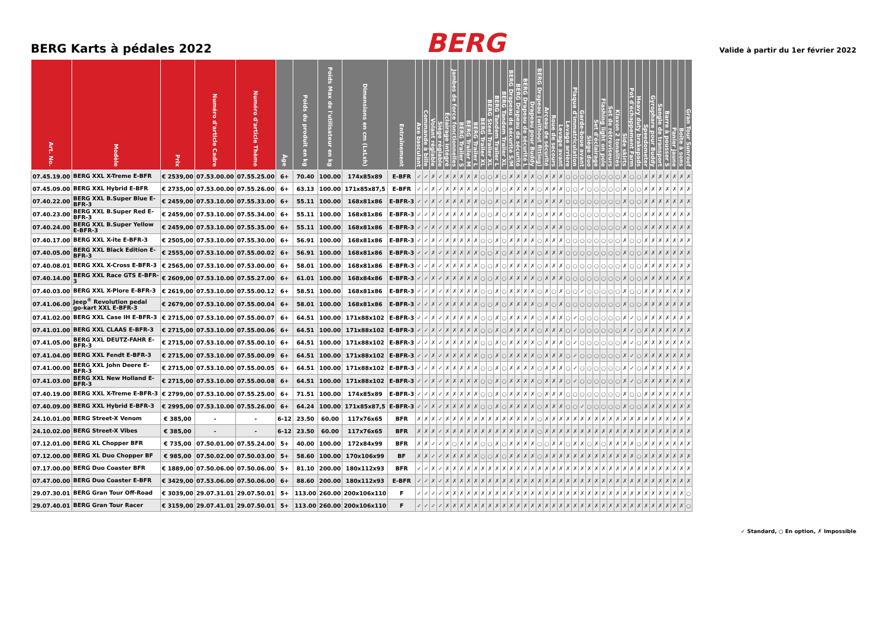BERG Karts à pédales 2022
BERG
Valide à partir du 1er février 2022
| Art. No. | Modèle | Prix | Numéro d'article Cadre | Numéro d'article Thème | Âge | Poids du produit en kg | Poids Max de l'utilisateur en kg | Dimensions en cm (LxLxh) | Entraînement | Axe basculant | Commande à bille | Volant réglable | Siège réglable | Éclairage intégré | Jambes de force fonctionnelles | BERG Trailer S | BERG Trailer M | BERG Trailer L | BERG Trailer XL | BERG Steel Trailer XL | BERG Tandem Trailer L | BERG Tandem Trailer XL | BERG Drapeau de sécurité S/M | BERG Drapeau de sécurité | BERG Drapeau de sécurité L | Drapeau pour Buddy | BERG Drapeau (without fitting) | Arceau de sécurité | Roue de secours | Levage avant | Levage arrière | Plaque d'immatriculation | Garde-boue avant | Siège duo | Set d'éclairage | Flashing light on pole | Set de rétroviseurs | Klaxon 2 tonalités | Side skirts | Pot d'échappement Farm | Heavy duty brakepads | Speedometer | Gyrophare pour Buddy | Sangle de transport | Barre à pousser S | Panier jaune | Boîte à sons | Gran Tour Sunroof |
| --- | --- | --- | --- | --- | --- | --- | --- | --- | --- | --- | --- | --- | --- | --- | --- | --- | --- | --- | --- | --- | --- | --- | --- | --- | --- | --- | --- | --- | --- | --- | --- | --- | --- | --- | --- | --- | --- | --- | --- | --- | --- | --- | --- | --- | --- | --- | --- | --- |
| 07.45.19.00 | BERG XXL X-Treme E-BFR | € 2539,00 | 07.53.00.00 | 07.55.25.00 | 6+ | 70.40 | 100.00 | 174x85x89 | E-BFR | ✓ | ✓ | ✗ | ✓ | ✗ | ✗ | ✗ | ✗ | ✗ | ○ | ○ | ✗ | ○ | ✗ | ✗ | ✗ | ✗ | ○ | ✗ | ✗ | ✗ | ○ | ○ | ○ | ○ | ○ | ○ | ○ | ○ | ✗ | ○ | ○ | ✗ | ✗ | ✗ | ✗ | ✗ | ✗ | ✗ |
| 07.45.09.00 | BERG XXL Hybrid E-BFR | € 2735,00 | 07.53.00.00 | 07.55.26.00 | 6+ | 63.13 | 100.00 | 171x85x87,5 | E-BFR | ✓ | ✓ | ✗ | ✓ | ✗ | ✗ | ✗ | ✗ | ✗ | ○ | ○ | ✗ | ○ | ✗ | ✗ | ✗ | ✗ | ○ | ✗ | ✗ | ✗ | ○ | ○ | ✓ | ○ | ○ | ○ | ○ | ○ | ✗ | ○ | ○ | ✗ | ✗ | ✗ | ✗ | ✗ | ✗ | ✗ |
| 07.40.22.00 | BERG XXL B.Super Blue E-BFR-3 | € 2459,00 | 07.53.10.00 | 07.55.33.00 | 6+ | 55.11 | 100.00 | 168x81x86 | E-BFR-3 | ✓ | ✓ | ✗ | ✓ | ✗ | ✗ | ✗ | ✗ | ✗ | ○ | ○ | ✗ | ○ | ✗ | ✗ | ✗ | ✗ | ○ | ✗ | ✗ | ✗ | ○ | ○ | ○ | ○ | ○ | ○ | ○ | ○ | ✗ | ○ | ○ | ✗ | ✗ | ✗ | ✗ | ✗ | ✗ | ✗ |
| 07.40.23.00 | BERG XXL B.Super Red E-BFR-3 | € 2459,00 | 07.53.10.00 | 07.55.34.00 | 6+ | 55.11 | 100.00 | 168x81x86 | E-BFR-3 | ✓ | ✓ | ✗ | ✓ | ✗ | ✗ | ✗ | ✗ | ✗ | ○ | ○ | ✗ | ○ | ✗ | ✗ | ✗ | ✗ | ○ | ✗ | ✗ | ✗ | ○ | ○ | ○ | ○ | ○ | ○ | ○ | ○ | ✗ | ○ | ○ | ✗ | ✗ | ✗ | ✗ | ✗ | ✗ | ✗ |
| 07.40.24.00 | BERG XXL B.Super Yellow E-BFR-3 | € 2459,00 | 07.53.10.00 | 07.55.35.00 | 6+ | 55.11 | 100.00 | 168x81x86 | E-BFR-3 | ✓ | ✓ | ✗ | ✓ | ✗ | ✗ | ✗ | ✗ | ✗ | ○ | ○ | ✗ | ○ | ✗ | ✗ | ✗ | ✗ | ○ | ✗ | ✗ | ✗ | ○ | ○ | ○ | ○ | ○ | ○ | ○ | ○ | ✗ | ○ | ○ | ✗ | ✗ | ✗ | ✗ | ✗ | ✗ | ✗ |
| 07.40.17.00 | BERG XXL X-ite E-BFR-3 | € 2505,00 | 07.53.10.00 | 07.55.30.00 | 6+ | 56.91 | 100.00 | 168x81x86 | E-BFR-3 | ✓ | ✓ | ✗ | ✓ | ✗ | ✗ | ✗ | ✗ | ✗ | ○ | ○ | ✗ | ○ | ✗ | ✗ | ✗ | ✗ | ○ | ✗ | ✗ | ✗ | ○ | ○ | ○ | ○ | ○ | ○ | ○ | ○ | ✗ | ○ | ○ | ✗ | ✗ | ✗ | ✗ | ✗ | ✗ | ✗ |
| 07.40.05.00 | BERG XXL Black Edition E-BFR-3 | € 2555,00 | 07.53.10.00 | 07.55.00.02 | 6+ | 56.91 | 100.00 | 168x81x86 | E-BFR-3 | ✓ | ✓ | ✗ | ✓ | ✗ | ✗ | ✗ | ✗ | ✗ | ○ | ○ | ✗ | ○ | ✗ | ✗ | ✗ | ✗ | ○ | ✗ | ✗ | ✗ | ○ | ○ | ○ | ○ | ○ | ○ | ○ | ○ | ✗ | ○ | ○ | ✗ | ✗ | ✗ | ✗ | ✗ | ✗ | ✗ |
| 07.40.08.01 | BERG XXL X-Cross E-BFR-3 | € 2565,00 | 07.53.10.00 | 07.53.00.00 | 6+ | 58.01 | 100.00 | 168x81x86 | E-BFR-3 | ✓ | ✓ | ✗ | ✓ | ✗ | ✗ | ✗ | ✗ | ✗ | ○ | ○ | ✗ | ○ | ✗ | ✗ | ✗ | ✗ | ○ | ✗ | ✗ | ✗ | ○ | ○ | ○ | ○ | ○ | ○ | ○ | ○ | ✗ | ○ | ○ | ✗ | ✗ | ✗ | ✗ | ✗ | ✗ | ✗ |
| 07.40.14.00 | BERG XXL Race GTS E-BFR-3 | € 2609,00 | 07.53.10.00 | 07.55.27.00 | 6+ | 61.01 | 100.00 | 168x84x86 | E-BFR-3 | ✓ | ✓ | ✗ | ✓ | ✗ | ✗ | ✗ | ✗ | ✗ | ○ | ○ | ✗ | ○ | ✗ | ✗ | ✗ | ✗ | ○ | ✗ | ✗ | ✗ | ○ | ○ | ○ | ○ | ○ | ○ | ○ | ○ | ✗ | ○ | ○ | ✗ | ✗ | ✗ | ✗ | ✗ | ✗ | ✗ |
| 07.40.03.00 | BERG XXL X-Plore E-BFR-3 | € 2619,00 | 07.53.10.00 | 07.55.00.12 | 6+ | 58.51 | 100.00 | 168x81x86 | E-BFR-3 | ✓ | ✓ | ✗ | ✓ | ✗ | ✗ | ✗ | ✗ | ✗ | ○ | ○ | ✗ | ○ | ✗ | ✗ | ✗ | ✗ | ○ | ✗ | ○ | ✗ | ○ | ○ | ✓ | ○ | ○ | ○ | ○ | ○ | ✗ | ○ | ○ | ✗ | ✗ | ✗ | ✗ | ✗ | ✗ | ✗ |
| 07.41.06.00 | Jeep<sup>®</sup> Revolution pedal go-kart XXL E-BFR-3 | € 2679,00 | 07.53.10.00 | 07.55.00.04 | 6+ | 58.01 | 100.00 | 168x81x86 | E-BFR-3 | ✓ | ✓ | ✗ | ✓ | ✗ | ✗ | ✗ | ✗ | ✗ | ○ | ○ | ✗ | ○ | ✗ | ✗ | ✗ | ✗ | ○ | ✗ | ○ | ✗ | ○ | ○ | ○ | ○ | ○ | ○ | ○ | ○ | ✗ | ○ | ○ | ✗ | ✗ | ✗ | ✗ | ✗ | ✗ | ✗ |
| 07.41.02.00 | BERG XXL Case IH E-BFR-3 | € 2715,00 | 07.53.10.00 | 07.55.00.07 | 6+ | 64.51 | 100.00 | 171x88x102 | E-BFR-3 | ✓ | ✓ | ✗ | ✓ | ✗ | ✗ | ✗ | ✗ | ✗ | ○ | ○ | ✗ | ○ | ✗ | ✗ | ✗ | ✗ | ○ | ✗ | ✗ | ✗ | ○ | ✓ | ○ | ○ | ○ | ○ | ○ | ○ | ✗ | ✓ | ○ | ✗ | ✗ | ✗ | ✗ | ✗ | ✗ | ✗ |
| 07.41.01.00 | BERG XXL CLAAS E-BFR-3 | € 2715,00 | 07.53.10.00 | 07.55.00.06 | 6+ | 64.51 | 100.00 | 171x88x102 | E-BFR-3 | ✓ | ✓ | ✗ | ✓ | ✗ | ✗ | ✗ | ✗ | ✗ | ○ | ○ | ✗ | ○ | ✗ | ✗ | ✗ | ✗ | ○ | ✗ | ✗ | ✗ | ○ | ✓ | ○ | ○ | ○ | ○ | ○ | ○ | ✗ | ✓ | ○ | ✗ | ✗ | ✗ | ✗ | ✗ | ✗ | ✗ |
| 07.41.05.00 | BERG XXL DEUTZ-FAHR E-BFR-3 | € 2715,00 | 07.53.10.00 | 07.55.00.10 | 6+ | 64.51 | 100.00 | 171x88x102 | E-BFR-3 | ✓ | ✓ | ✗ | ✓ | ✗ | ✗ | ✗ | ✗ | ✗ | ○ | ○ | ✗ | ○ | ✗ | ✗ | ✗ | ✗ | ○ | ✗ | ✗ | ✗ | ○ | ✓ | ○ | ○ | ○ | ○ | ○ | ○ | ✗ | ✓ | ○ | ✗ | ✗ | ✗ | ✗ | ✗ | ✗ | ✗ |
| 07.41.04.00 | BERG XXL Fendt E-BFR-3 | € 2715,00 | 07.53.10.00 | 07.55.00.09 | 6+ | 64.51 | 100.00 | 171x88x102 | E-BFR-3 | ✓ | ✓ | ✗ | ✓ | ✗ | ✗ | ✗ | ✗ | ✗ | ○ | ○ | ✗ | ○ | ✗ | ✗ | ✗ | ✗ | ○ | ✗ | ✗ | ✗ | ○ | ✓ | ○ | ○ | ○ | ○ | ○ | ○ | ✗ | ✓ | ○ | ✗ | ✗ | ✗ | ✗ | ✗ | ✗ | ✗ |
| 07.41.00.00 | BERG XXL John Deere E-BFR-3 | € 2715,00 | 07.53.10.00 | 07.55.00.05 | 6+ | 64.51 | 100.00 | 171x88x102 | E-BFR-3 | ✓ | ✓ | ✗ | ✓ | ✗ | ✗ | ✗ | ✗ | ✗ | ○ | ○ | ✗ | ○ | ✗ | ✗ | ✗ | ✗ | ○ | ✗ | ✗ | ✗ | ○ | ✓ | ○ | ○ | ○ | ○ | ○ | ○ | ✗ | ✓ | ○ | ✗ | ✗ | ✗ | ✗ | ✗ | ✗ | ✗ |
| 07.41.03.00 | BERG XXL New Holland E-BFR-3 | € 2715,00 | 07.53.10.00 | 07.55.00.08 | 6+ | 64.51 | 100.00 | 171x88x102 | E-BFR-3 | ✓ | ✓ | ✗ | ✓ | ✗ | ✗ | ✗ | ✗ | ✗ | ○ | ○ | ✗ | ○ | ✗ | ✗ | ✗ | ✗ | ○ | ✗ | ✗ | ✗ | ○ | ✓ | ○ | ○ | ○ | ○ | ○ | ○ | ✗ | ✓ | ○ | ✗ | ✗ | ✗ | ✗ | ✗ | ✗ | ✗ |
| 07.40.19.00 | BERG XXL X-Treme E-BFR-3 | € 2799,00 | 07.53.10.00 | 07.55.25.00 | 6+ | 71.51 | 100.00 | 174x85x89 | E-BFR-3 | ✓ | ✓ | ✗ | ✓ | ✗ | ✗ | ✗ | ✗ | ✗ | ○ | ○ | ✗ | ○ | ✗ | ✗ | ✗ | ✗ | ○ | ✗ | ✗ | ✗ | ○ | ○ | ○ | ○ | ○ | ○ | ○ | ○ | ✗ | ○ | ○ | ✗ | ✗ | ✗ | ✗ | ✗ | ✗ | ✗ |
| 07.40.09.00 | BERG XXL Hybrid E-BFR-3 | € 2995,00 | 07.53.10.00 | 07.55.26.00 | 6+ | 64.24 | 100.00 | 171x85x87,5 | E-BFR-3 | ✓ | ✓ | ✗ | ✓ | ✗ | ✗ | ✗ | ✗ | ✗ | ○ | ○ | ✗ | ○ | ✗ | ✗ | ✗ | ✗ | ○ | ✗ | ✗ | ✗ | ○ | ○ | ✓ | ○ | ○ | ○ | ○ | ○ | ✗ | ○ | ○ | ✗ | ✗ | ✗ | ✗ | ✗ | ✗ | ✗ |
| 24.10.01.00 | BERG Street-X Venom | € 385,00 | - | - | 6-12 | 23.50 | 60.00 | 117x76x65 | BFR | ✗ | ✗ | ✗ | ✓ | ✗ | ✗ | ✗ | ✗ | ✗ | ✗ | ✗ | ✗ | ✗ | ✗ | ✗ | ✗ | ✗ | ○ | ✗ | ✗ | ✗ | ✗ | ✗ | ✗ | ✗ | ✗ | ✗ | ✗ | ✗ | ✗ | ✗ | ✗ | ✗ | ✗ | ✗ | ✗ | ✗ | ✗ | ✗ |
| 24.10.02.00 | BERG Street-X Vibes | € 385,00 | - | - | 6-12 | 23.50 | 60.00 | 117x76x65 | BFR | ✗ | ✗ | ✗ | ✓ | ✗ | ✗ | ✗ | ✗ | ✗ | ✗ | ✗ | ✗ | ✗ | ✗ | ✗ | ✗ | ✗ | ○ | ✗ | ✗ | ✗ | ✗ | ✗ | ✗ | ✗ | ✗ | ✗ | ✗ | ✗ | ✗ | ✗ | ✗ | ✗ | ✗ | ✗ | ✗ | ✗ | ✗ | ✗ |
| 07.12.01.00 | BERG XL Chopper BFR | € 735,00 | 07.50.01.00 | 07.55.24.00 | 5+ | 40.00 | 100.00 | 172x84x99 | BFR | ✗ | ✗ | ✓ | ✓ | ✗ | ○ | ✗ | ✗ | ✗ | ○ | ○ | ✗ | ○ | ✗ | ✗ | ✗ | ✗ | ○ | ○ | ✗ | ✗ | ○ | ✗ | ✗ | ○ | ✗ | ○ | ✗ | ✗ | ✗ | ✗ | ○ | ✗ | ✗ | ✗ | ✗ | ✗ | ✗ | ✗ |
| 07.12.00.00 | BERG XL Duo Chopper BF | € 985,00 | 07.50.02.00 | 07.50.03.00 | 5+ | 58.60 | 100.00 | 170x106x99 | BF | ✗ | ✗ | ✓ | ✓ | ✗ | ✗ | ✗ | ✗ | ✗ | ○ | ○ | ✗ | ○ | ✗ | ✗ | ✗ | ✗ | ○ | ✗ | ✗ | ✗ | ✗ | ✗ | ✗ | ✗ | ✗ | ✗ | ✗ | ✗ | ✗ | ✗ | ○ | ✗ | ✗ | ✗ | ✗ | ✗ | ✗ | ✗ |
| 07.17.00.00 | BERG Duo Coaster BFR | € 1889,00 | 07.50.06.00 | 07.50.06.00 | 5+ | 81.10 | 200.00 | 180x112x93 | BFR | ✓ | ✓ | ✗ | ✓ | ✗ | ✗ | ✗ | ✗ | ✗ | ✗ | ✗ | ✗ | ✗ | ✗ | ✗ | ✗ | ✗ | ✗ | ✗ | ✗ | ✗ | ✗ | ✗ | ✗ | ✗ | ✗ | ✗ | ✗ | ✗ | ✗ | ✗ | ✗ | ✗ | ✗ | ✗ | ✗ | ✗ | ✗ | ✗ |
| 07.47.00.00 | BERG Duo Coaster E-BFR | € 3429,00 | 07.53.06.00 | 07.50.06.00 | 6+ | 88.60 | 200.00 | 180x112x93 | E-BFR | ✓ | ✓ | ✗ | ✓ | ✗ | ✗ | ✗ | ✗ | ✗ | ✗ | ✗ | ✗ | ✗ | ✗ | ✗ | ✗ | ✗ | ✗ | ✗ | ✗ | ✗ | ✗ | ✗ | ✗ | ✗ | ✗ | ✗ | ✗ | ✗ | ✗ | ✗ | ✗ | ✗ | ✗ | ✗ | ✗ | ✗ | ✗ | ✗ |
| 29.07.30.01 | BERG Gran Tour Off-Road | € 3039,00 | 29.07.31.01 | 29.07.50.01 | 5+ | 113.00 | 260.00 | 200x106x110 | F | ✓ | ✓ | ✓ | ✓ | ✗ | ✗ | ✗ | ✗ | ✗ | ✗ | ✗ | ✗ | ✗ | ✗ | ✗ | ✗ | ✗ | ✗ | ✗ | ✗ | ✗ | ✗ | ✗ | ✗ | ✗ | ✗ | ✗ | ✗ | ✗ | ✗ | ✗ | ✗ | ✗ | ✗ | ✗ | ✗ | ✗ | ✗ | ○ |
| 29.07.40.01 | BERG Gran Tour Racer | € 3159,00 | 29.07.41.01 | 29.07.50.01 | 5+ | 113.00 | 260.00 | 200x106x110 | F | ✓ | ✓ | ✓ | ✓ | ✗ | ✗ | ✗ | ✗ | ✗ | ✗ | ✗ | ✗ | ✗ | ✗ | ✗ | ✗ | ✗ | ✗ | ✗ | ✗ | ✗ | ✗ | ✗ | ✗ | ✗ | ✗ | ✗ | ✗ | ✗ | ✗ | ✗ | ✗ | ✗ | ✗ | ✗ | ✗ | ✗ | ✗ | ○ |
✓ Standard, ○ En option, ✗ Impossible